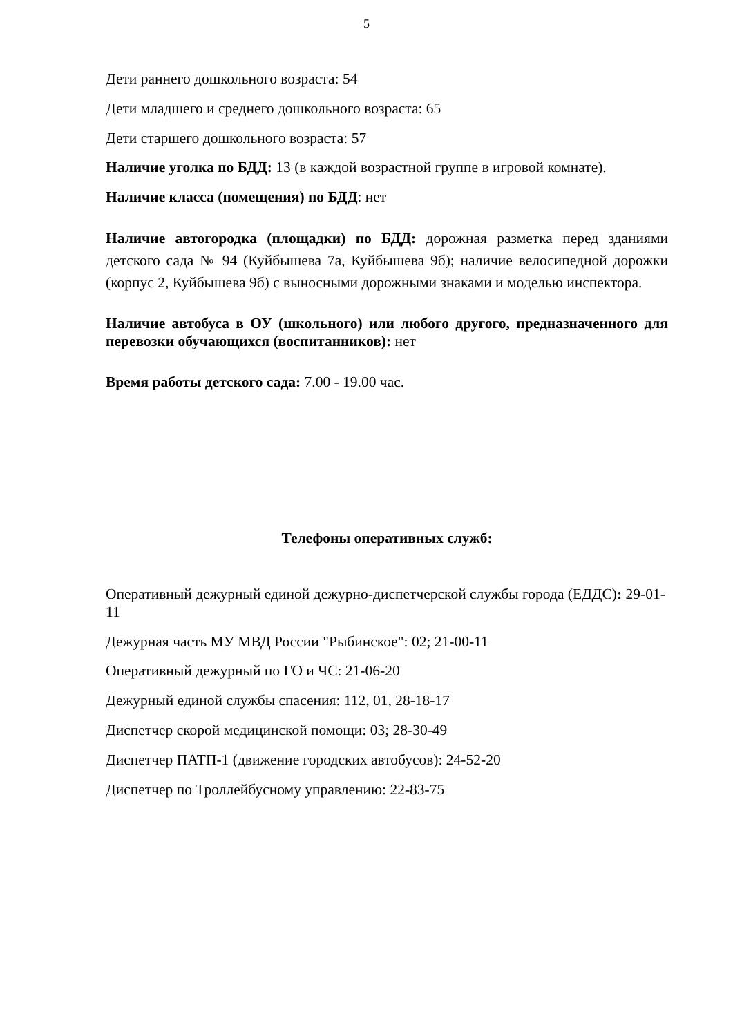5
Дети раннего дошкольного возраста: 54
Дети младшего и среднего дошкольного возраста: 65
Дети старшего дошкольного возраста: 57
Наличие уголка по БДД: 13 (в каждой возрастной группе в игровой комнате).
Наличие класса (помещения) по БДД: нет
Наличие автогородка (площадки) по БДД: дорожная разметка перед зданиями детского сада № 94 (Куйбышева 7а, Куйбышева 9б); наличие велосипедной дорожки (корпус 2, Куйбышева 9б) с выносными дорожными знаками и моделью инспектора.
Наличие автобуса в ОУ (школьного) или любого другого, предназначенного для перевозки обучающихся (воспитанников): нет
Время работы детского сада: 7.00 - 19.00 час.
Телефоны оперативных служб:
Оперативный дежурный единой дежурно-диспетчерской службы города (ЕДДС): 29-01-11
Дежурная часть МУ МВД России "Рыбинское": 02; 21-00-11
Оперативный дежурный по ГО и ЧС: 21-06-20
Дежурный единой службы спасения: 112, 01, 28-18-17
Диспетчер скорой медицинской помощи: 03; 28-30-49
Диспетчер ПАТП-1 (движение городских автобусов): 24-52-20
Диспетчер по Троллейбусному управлению: 22-83-75